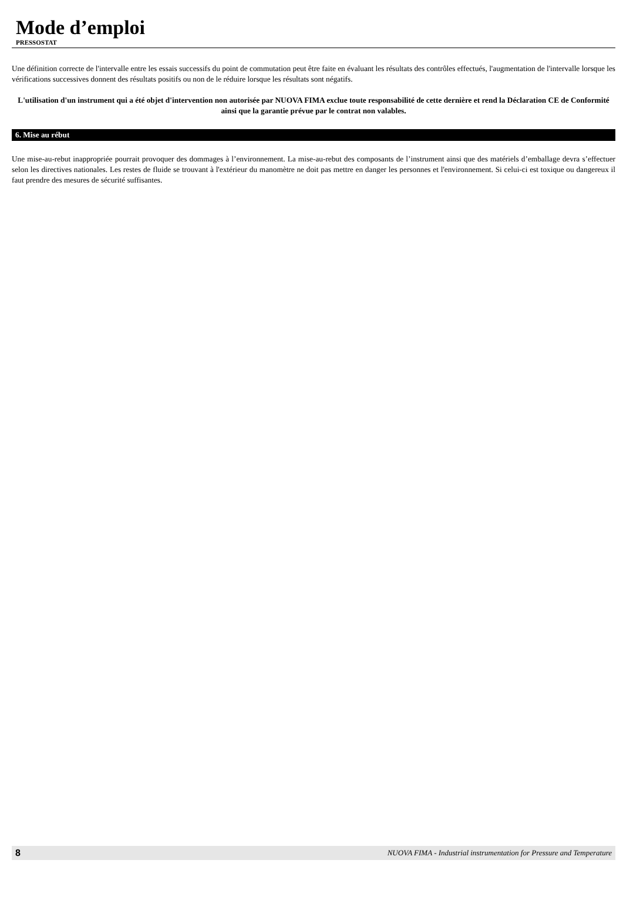Mode d’emploi
PRESSOSTAT
Une définition correcte de l'intervalle entre les essais successifs du point de commutation peut être faite en évaluant les résultats des contrôles effectués, l'augmentation de l'intervalle lorsque les vérifications successives donnent des résultats positifs ou non de le réduire lorsque les résultats sont négatifs.
L'utilisation d'un instrument qui a été objet d'intervention non autorisée par NUOVA FIMA exclue toute responsabilité de cette dernière et rend la Déclaration CE de Conformité ainsi que la garantie prévue par le contrat non valables.
6. Mise au rébut
Une mise-au-rebut inappropriée pourrait provoquer des dommages à l’environnement. La mise-au-rebut des composants de l’instrument ainsi que des matériels d’emballage devra s’effectuer selon les directives nationales. Les restes de fluide se trouvant à l'extérieur du manomètre ne doit pas mettre en danger les personnes et l'environnement. Si celui-ci est toxique ou dangereux il faut prendre des mesures de sécurité suffisantes.
8 NUOVA FIMA - Industrial instrumentation for Pressure and Temperature